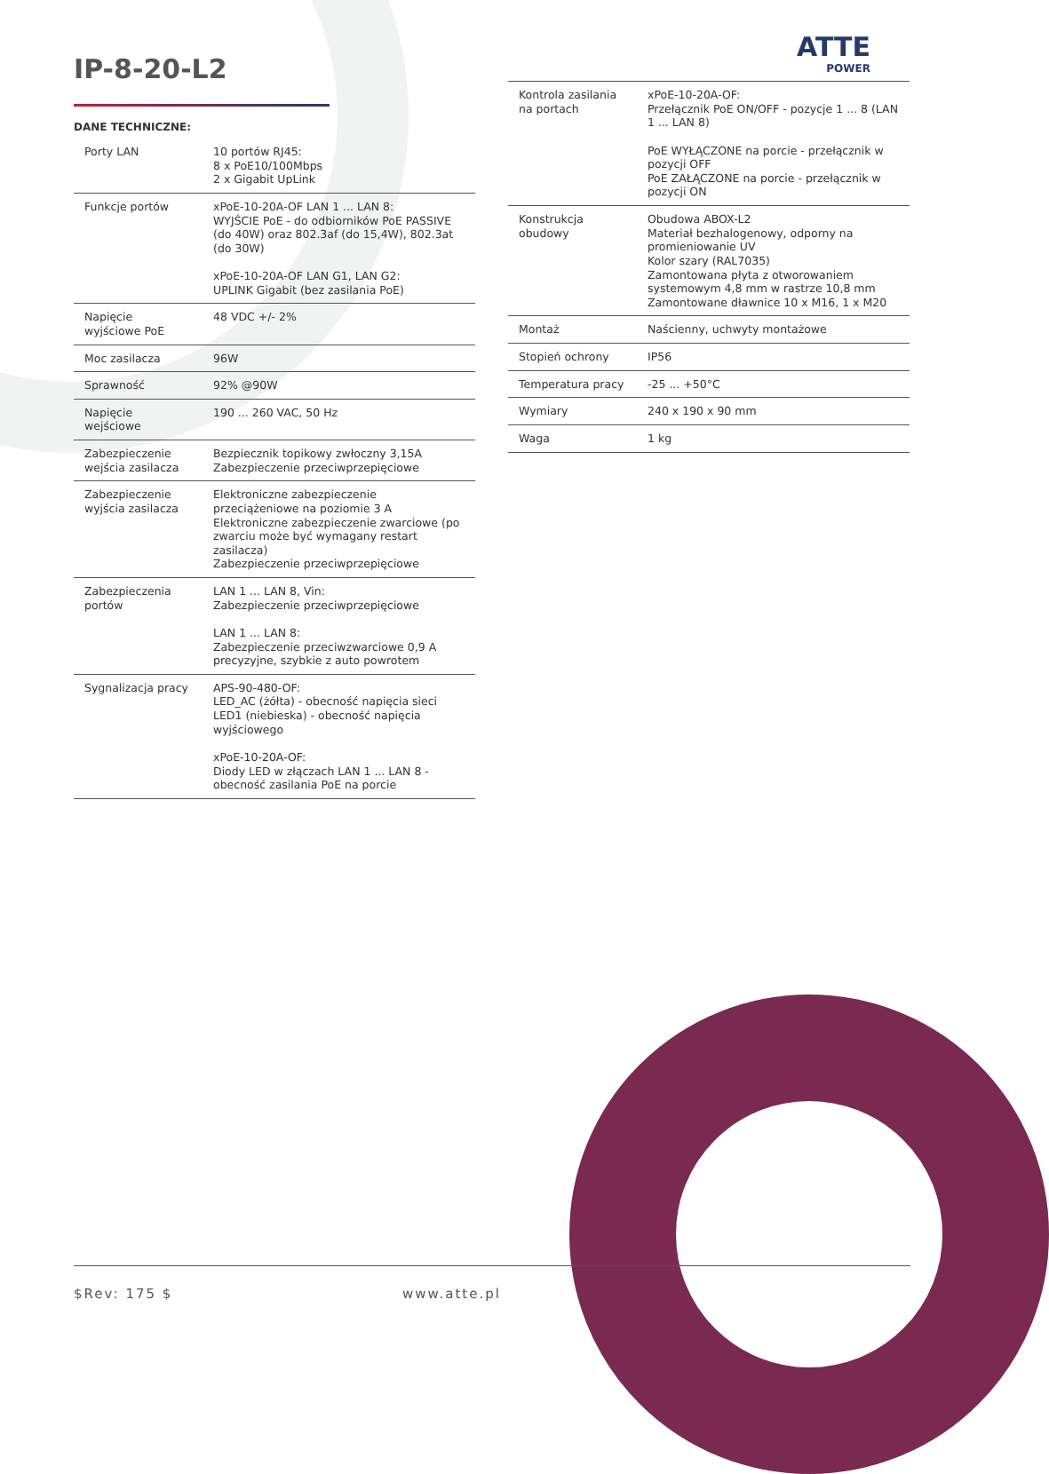IP-8-20-L2
ATTE
POWER
DANE TECHNICZNE:
| Porty LAN | 10 portów RJ45: 8 x PoE10/100Mbps 2 x Gigabit UpLink |
| Funkcje portów | xPoE-10-20A-OF LAN 1 ... LAN 8: WYJŚCIE PoE - do odbiorników PoE PASSIVE (do 40W) oraz 802.3af (do 15,4W), 802.3at (do 30W) xPoE-10-20A-OF LAN G1, LAN G2: UPLINK Gigabit (bez zasilania PoE) |
| Napięcie wyjściowe PoE | 48 VDC +/- 2% |
| Moc zasilacza | 96W |
| Sprawność | 92% @90W |
| Napięcie wejściowe | 190 ... 260 VAC, 50 Hz |
| Zabezpieczenie wejścia zasilacza | Bezpiecznik topikowy zwłoczny 3,15A Zabezpieczenie przeciwprzepięciowe |
| Zabezpieczenie wyjścia zasilacza | Elektroniczne zabezpieczenie przeciążeniowe na poziomie 3 A Elektroniczne zabezpieczenie zwarciowe (po zwarciu może być wymagany restart zasilacza) Zabezpieczenie przeciwprzepięciowe |
| Zabezpieczenia portów | LAN 1 ... LAN 8, Vin: Zabezpieczenie przeciwprzepięciowe LAN 1 ... LAN 8: Zabezpieczenie przeciwzwarciowe 0,9 A precyzyjne, szybkie z auto powrotem |
| Sygnalizacja pracy | APS-90-480-OF: LED_AC (żółta) - obecność napięcia sieci LED1 (niebieska) - obecność napięcia wyjściowego xPoE-10-20A-OF: Diody LED w złączach LAN 1 ... LAN 8 - obecność zasilania PoE na porcie |
| Kontrola zasilania na portach | xPoE-10-20A-OF: Przełącznik PoE ON/OFF - pozycje 1 ... 8 (LAN 1 ... LAN 8) PoE WYŁĄCZONE na porcie - przełącznik w pozycji OFF PoE ZAŁĄCZONE na porcie - przełącznik w pozycji ON |
| Konstrukcja obudowy | Obudowa ABOX-L2 Materiał bezhalogenowy, odporny na promieniowanie UV Kolor szary (RAL7035) Zamontowana płyta z otworowaniem systemowym 4,8 mm w rastrze 10,8 mm Zamontowane dławnice 10 x M16, 1 x M20 |
| Montaż | Naścienny, uchwyty montażowe |
| Stopień ochrony | IP56 |
| Temperatura pracy | -25 ... +50°C |
| Wymiary | 240 x 190 x 90 mm |
| Waga | 1 kg |
$Rev: 175 $ www.atte.pl